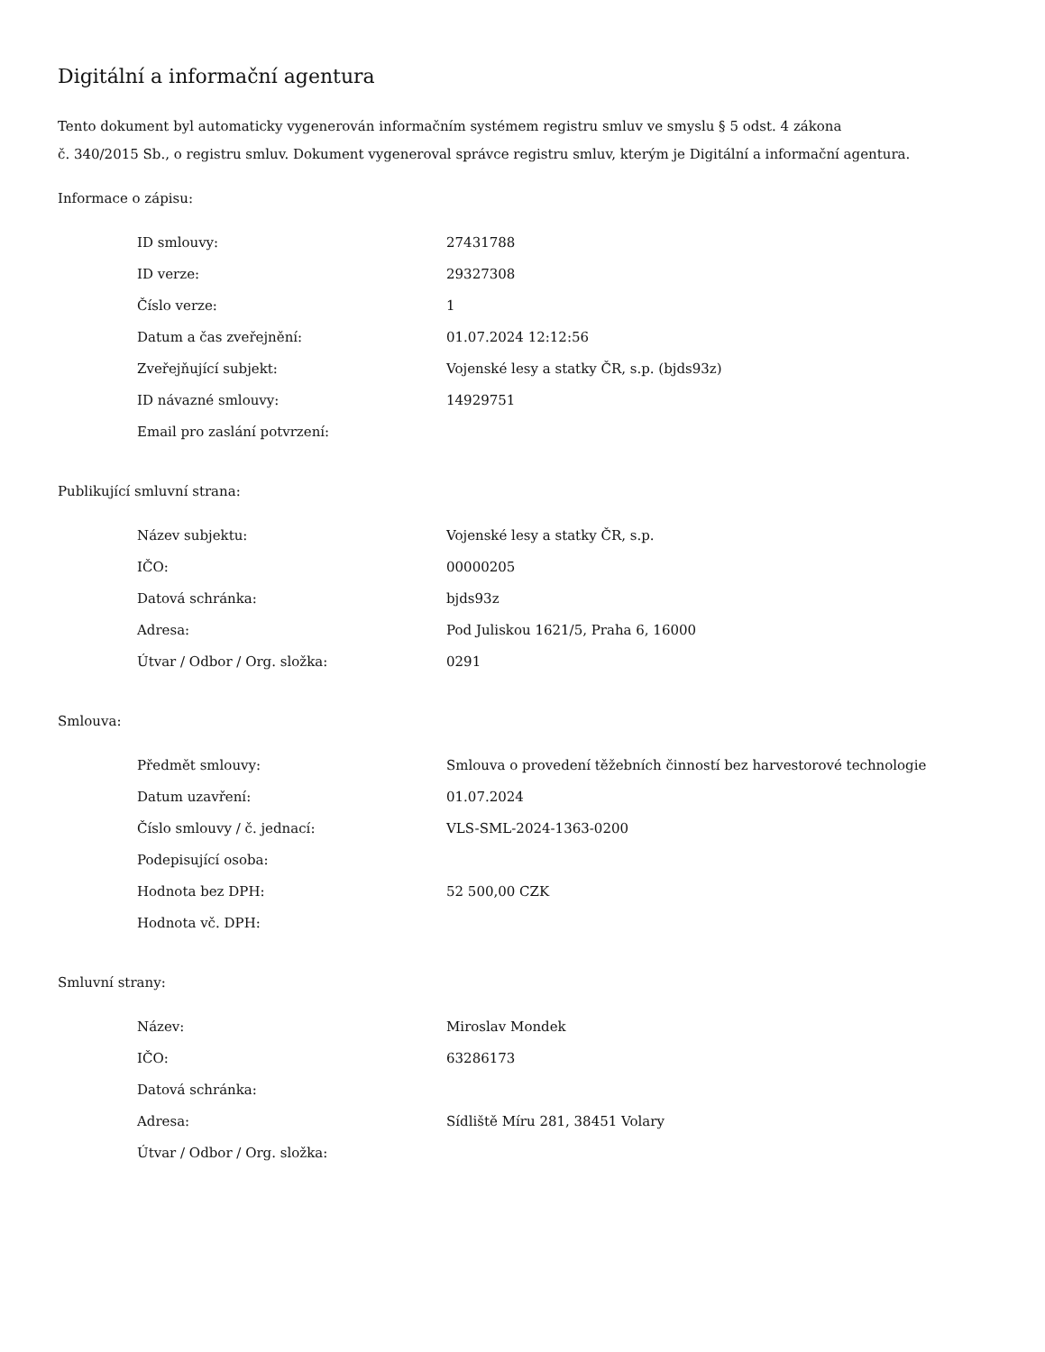Digitální a informační agentura
Tento dokument byl automaticky vygenerován informačním systémem registru smluv ve smyslu § 5 odst. 4 zákona
č. 340/2015 Sb., o registru smluv. Dokument vygeneroval správce registru smluv, kterým je Digitální a informační agentura.
Informace o zápisu:
| ID smlouvy: | 27431788 |
| ID verze: | 29327308 |
| Číslo verze: | 1 |
| Datum a čas zveřejnění: | 01.07.2024 12:12:56 |
| Zveřejňující subjekt: | Vojenské lesy a statky ČR, s.p. (bjds93z) |
| ID návazné smlouvy: | 14929751 |
| Email pro zaslání potvrzení: | |
Publikující smluvní strana:
| Název subjektu: | Vojenské lesy a statky ČR, s.p. |
| IČO: | 00000205 |
| Datová schránka: | bjds93z |
| Adresa: | Pod Juliskou 1621/5, Praha 6, 16000 |
| Útvar / Odbor / Org. složka: | 0291 |
Smlouva:
| Předmět smlouvy: | Smlouva o provedení těžebních činností bez harvestorové technologie |
| Datum uzavření: | 01.07.2024 |
| Číslo smlouvy / č. jednací: | VLS-SML-2024-1363-0200 |
| Podepisující osoba: | |
| Hodnota bez DPH: | 52 500,00 CZK |
| Hodnota vč. DPH: | |
Smluvní strany:
| Název: | Miroslav Mondek |
| IČO: | 63286173 |
| Datová schránka: | |
| Adresa: | Sídliště Míru 281, 38451 Volary |
| Útvar / Odbor / Org. složka: | |